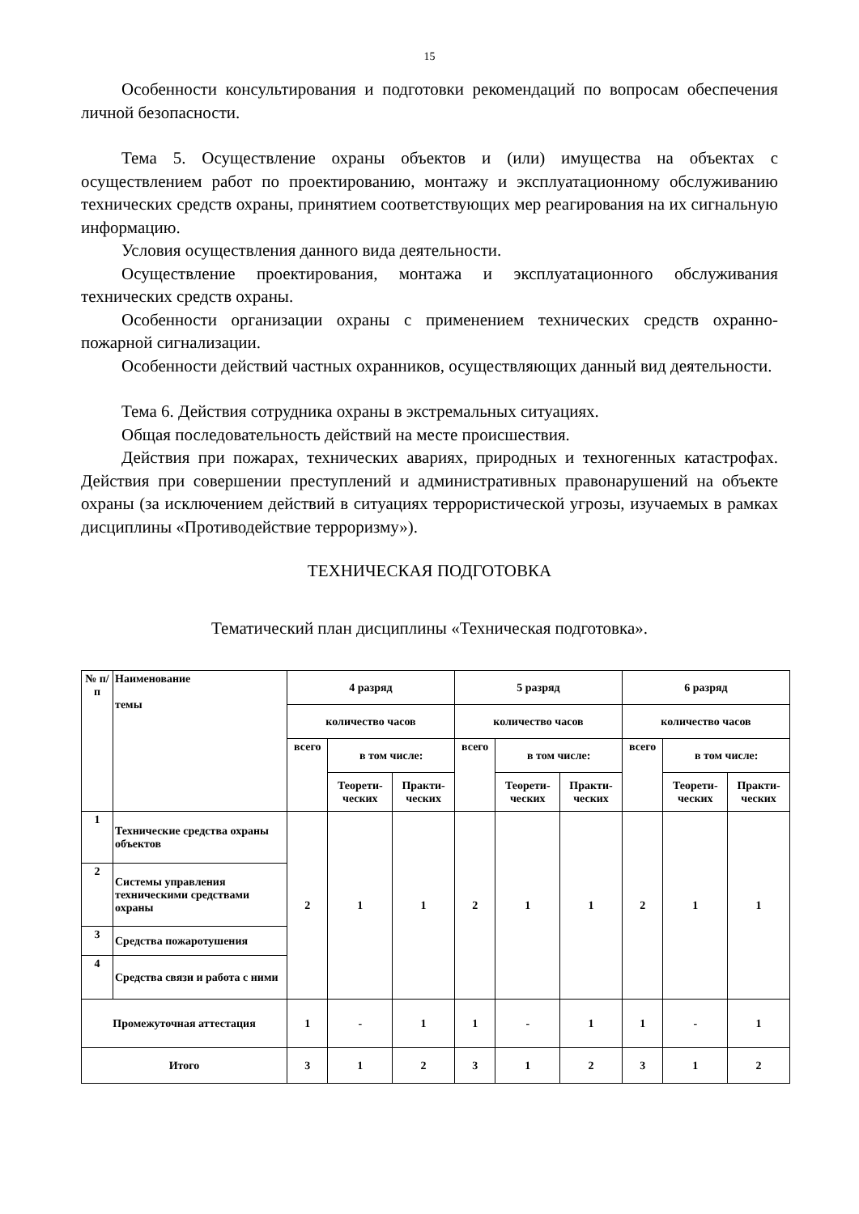15
Особенности консультирования и подготовки рекомендаций по вопросам обеспечения личной безопасности.
Тема 5. Осуществление охраны объектов и (или) имущества на объектах с осуществлением работ по проектированию, монтажу и эксплуатационному обслуживанию технических средств охраны, принятием соответствующих мер реагирования на их сигнальную информацию.
Условия осуществления данного вида деятельности.
Осуществление проектирования, монтажа и эксплуатационного обслуживания технических средств охраны.
Особенности организации охраны с применением технических средств охранно-пожарной сигнализации.
Особенности действий частных охранников, осуществляющих данный вид деятельности.
Тема 6. Действия сотрудника охраны в экстремальных ситуациях.
Общая последовательность действий на месте происшествия.
Действия при пожарах, технических авариях, природных и техногенных катастрофах. Действия при совершении преступлений и административных правонарушений на объекте охраны (за исключением действий в ситуациях террористической угрозы, изучаемых в рамках дисциплины «Противодействие терроризму»).
ТЕХНИЧЕСКАЯ ПОДГОТОВКА
Тематический план дисциплины «Техническая подготовка».
| № п/п | Наименование темы | 4 разряд | | | 5 разряд | | | 6 разряд | | |
| --- | --- | --- | --- | --- | --- | --- | --- | --- | --- | --- |
| | | количество часов | | | количество часов | | | количество часов | | |
| | | всего | в том числе: | | всего | в том числе: | | всего | в том числе: | |
| | | | Теорети- ческих | Практи- ческих | | Теорети- ческих | Практи- ческих | | Теорети- ческих | Практи- ческих |
| 1 | Технические средства охраны объектов | 2 | 1 | 1 | 2 | 1 | 1 | 2 | 1 | 1 |
| 2 | Системы управления техническими средствами охраны | | | | | | | | | |
| 3 | Средства пожаротушения | | | | | | | | | |
| 4 | Средства связи и работа с ними | | | | | | | | | |
| Промежуточная аттестация | | 1 | - | 1 | 1 | - | 1 | 1 | - | 1 |
| Итого | | 3 | 1 | 2 | 3 | 1 | 2 | 3 | 1 | 2 |